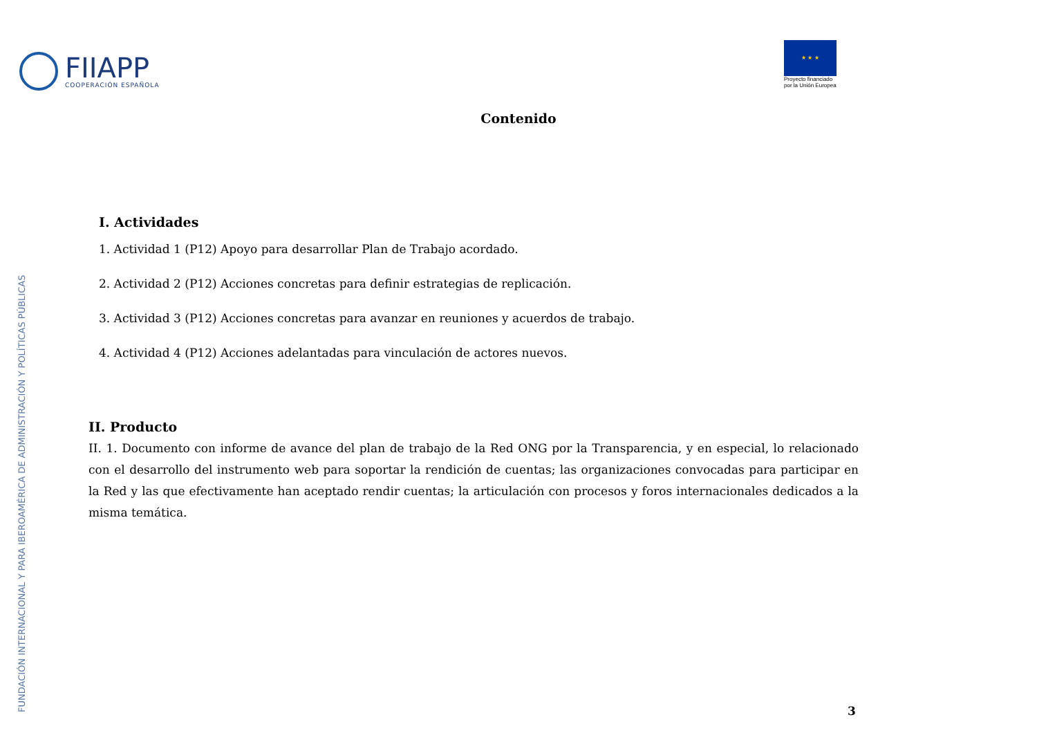FIIAPP
COOPERACIÓN ESPAÑOLA
★ ★ ★
Proyecto financiado
por la Unión Europea
Contenido
FUNDACIÓN INTERNACIONAL Y PARA IBEROAMÉRICA DE ADMINISTRACIÓN Y POLÍTICAS PÚBLICAS
I. Actividades
1. Actividad 1 (P12) Apoyo para desarrollar Plan de Trabajo acordado.
2. Actividad 2 (P12) Acciones concretas para definir estrategias de replicación.
3. Actividad 3 (P12) Acciones concretas para avanzar en reuniones y acuerdos de trabajo.
4. Actividad 4 (P12) Acciones adelantadas para vinculación de actores nuevos.
II. Producto
II. 1. Documento con informe de avance del plan de trabajo de la Red ONG por la Transparencia, y en especial, lo relacionado con el desarrollo del instrumento web para soportar la rendición de cuentas; las organizaciones convocadas para participar en la Red y las que efectivamente han aceptado rendir cuentas; la articulación con procesos y foros internacionales dedicados a la misma temática.
3